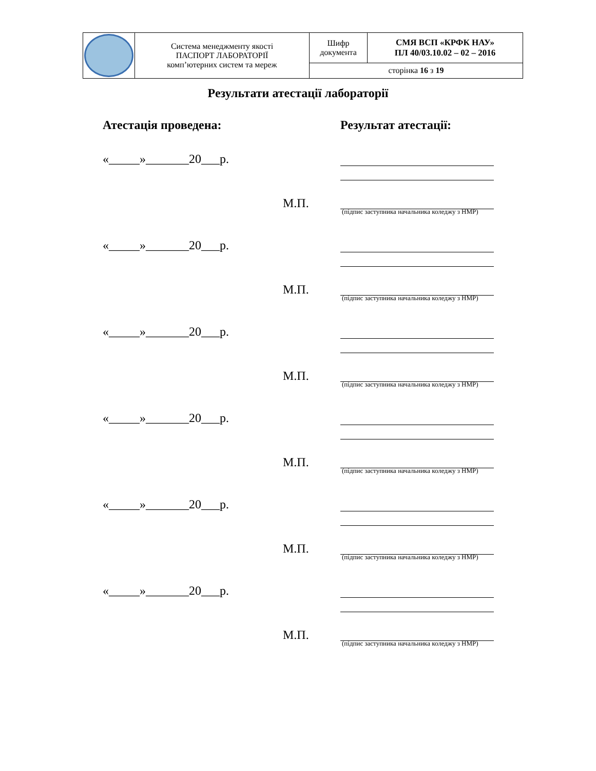| | Система менеджменту якості ПАСПОРТ ЛАБОРАТОРІЇ комп’ютерних систем та мереж | Шифр документа | СМЯ ВСП «КРФК НАУ» ПЛ 40/03.10.02 – 02 – 2016 |
| | | сторінка 16 з 19 | |
Результати атестації лабораторії
Атестація проведена: Результат атестації:
«_____»_______20___р.
М.П.
(підпис заступника начальника коледжу з НМР)
«_____»_______20___р.
М.П.
(підпис заступника начальника коледжу з НМР)
«_____»_______20___р.
М.П.
(підпис заступника начальника коледжу з НМР)
«_____»_______20___р.
М.П.
(підпис заступника начальника коледжу з НМР)
«_____»_______20___р.
М.П.
(підпис заступника начальника коледжу з НМР)
«_____»_______20___р.
М.П.
(підпис заступника начальника коледжу з НМР)